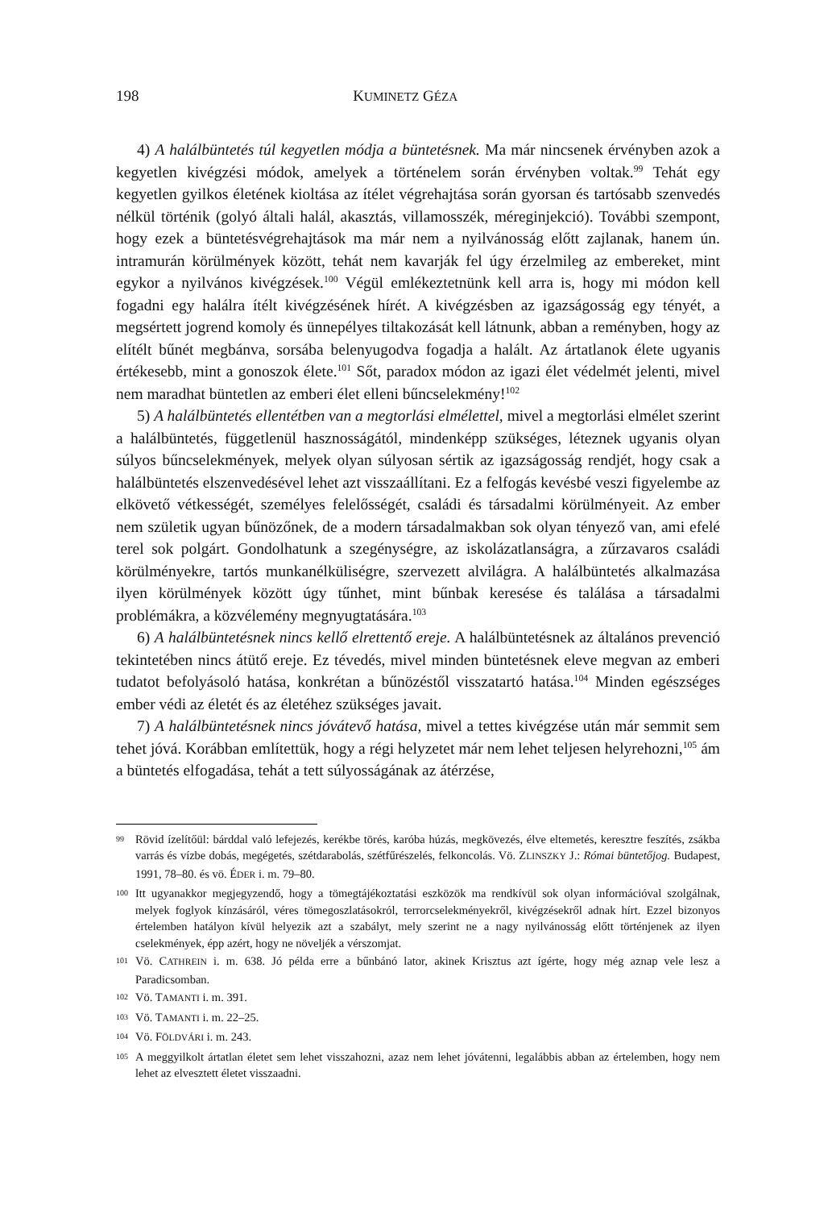198 KUMINETZ GÉZA
4) A halálbüntetés túl kegyetlen módja a büntetésnek. Ma már nincsenek érvényben azok a kegyetlen kivégzési módok, amelyek a történelem során érvényben voltak.<sup>99</sup> Tehát egy kegyetlen gyilkos életének kioltása az ítélet végrehajtása során gyorsan és tartósabb szenvedés nélkül történik (golyó általi halál, akasztás, villamosszék, méreginjekció). További szempont, hogy ezek a büntetésvégrehajtások ma már nem a nyilvánosság előtt zajlanak, hanem ún. intramurán körülmények között, tehát nem kavarják fel úgy érzelmileg az embereket, mint egykor a nyilvános kivégzések.<sup>100</sup> Végül emlékeztetnünk kell arra is, hogy mi módon kell fogadni egy halálra ítélt kivégzésének hírét. A kivégzésben az igazságosság egy tényét, a megsértett jogrend komoly és ünnepélyes tiltakozását kell látnunk, abban a reményben, hogy az elítélt bűnét megbánva, sorsába belenyugodva fogadja a halált. Az ártatlanok élete ugyanis értékesebb, mint a gonoszok élete.<sup>101</sup> Sőt, paradox módon az igazi élet védelmét jelenti, mivel nem maradhat büntetlen az emberi élet elleni bűncselekmény!<sup>102</sup>
5) A halálbüntetés ellentétben van a megtorlási elmélettel, mivel a megtorlási elmélet szerint a halálbüntetés, függetlenül hasznosságától, mindenképp szükséges, léteznek ugyanis olyan súlyos bűncselekmények, melyek olyan súlyosan sértik az igazságosság rendjét, hogy csak a halálbüntetés elszenvedésével lehet azt visszaállítani. Ez a felfogás kevésbé veszi figyelembe az elkövető vétkességét, személyes felelősségét, családi és társadalmi körülményeit. Az ember nem születik ugyan bűnözőnek, de a modern társadalmakban sok olyan tényező van, ami efelé terel sok polgárt. Gondolhatunk a szegénységre, az iskolázatlanságra, a zűrzavaros családi körülményekre, tartós munkanélküliségre, szervezett alvilágra. A halálbüntetés alkalmazása ilyen körülmények között úgy tűnhet, mint bűnbak keresése és találása a társadalmi problémákra, a közvélemény megnyugtatására.<sup>103</sup>
6) A halálbüntetésnek nincs kellő elrettentő ereje. A halálbüntetésnek az általános prevenció tekintetében nincs átütő ereje. Ez tévedés, mivel minden büntetésnek eleve megvan az emberi tudatot befolyásoló hatása, konkrétan a bűnözéstől visszatartó hatása.<sup>104</sup> Minden egészséges ember védi az életét és az életéhez szükséges javait.
7) A halálbüntetésnek nincs jóvátevő hatása, mivel a tettes kivégzése után már semmit sem tehet jóvá. Korábban említettük, hogy a régi helyzetet már nem lehet teljesen helyrehozni,<sup>105</sup> ám a büntetés elfogadása, tehát a tett súlyosságának az átérzése,
99 Rövid ízelítőül: bárddal való lefejezés, kerékbe törés, karóba húzás, megkövezés, élve eltemetés, keresztre feszítés, zsákba varrás és vízbe dobás, megégetés, szétdarabolás, szétfűrészelés, felkoncolás. Vö. ZLINSZKY J.: Római büntetőjog. Budapest, 1991, 78–80. és vö. ÉDER i. m. 79–80.
100 Itt ugyanakkor megjegyzendő, hogy a tömegtájékoztatási eszközök ma rendkívül sok olyan információval szolgálnak, melyek foglyok kínzásáról, véres tömegoszlatásokról, terrorcselekményekről, kivégzésekről adnak hírt. Ezzel bizonyos értelemben hatályon kívül helyezik azt a szabályt, mely szerint ne a nagy nyilvánosság előtt történjenek az ilyen cselekmények, épp azért, hogy ne növeljék a vérszomjat.
101 Vö. CATHREIN i. m. 638. Jó példa erre a bűnbánó lator, akinek Krisztus azt ígérte, hogy még aznap vele lesz a Paradicsomban.
102 Vö. TAMANTI i. m. 391.
103 Vö. TAMANTI i. m. 22–25.
104 Vö. FÖLDVÁRI i. m. 243.
105 A meggyilkolt ártatlan életet sem lehet visszahozni, azaz nem lehet jóvátenni, legalábbis abban az értelemben, hogy nem lehet az elvesztett életet visszaadni.